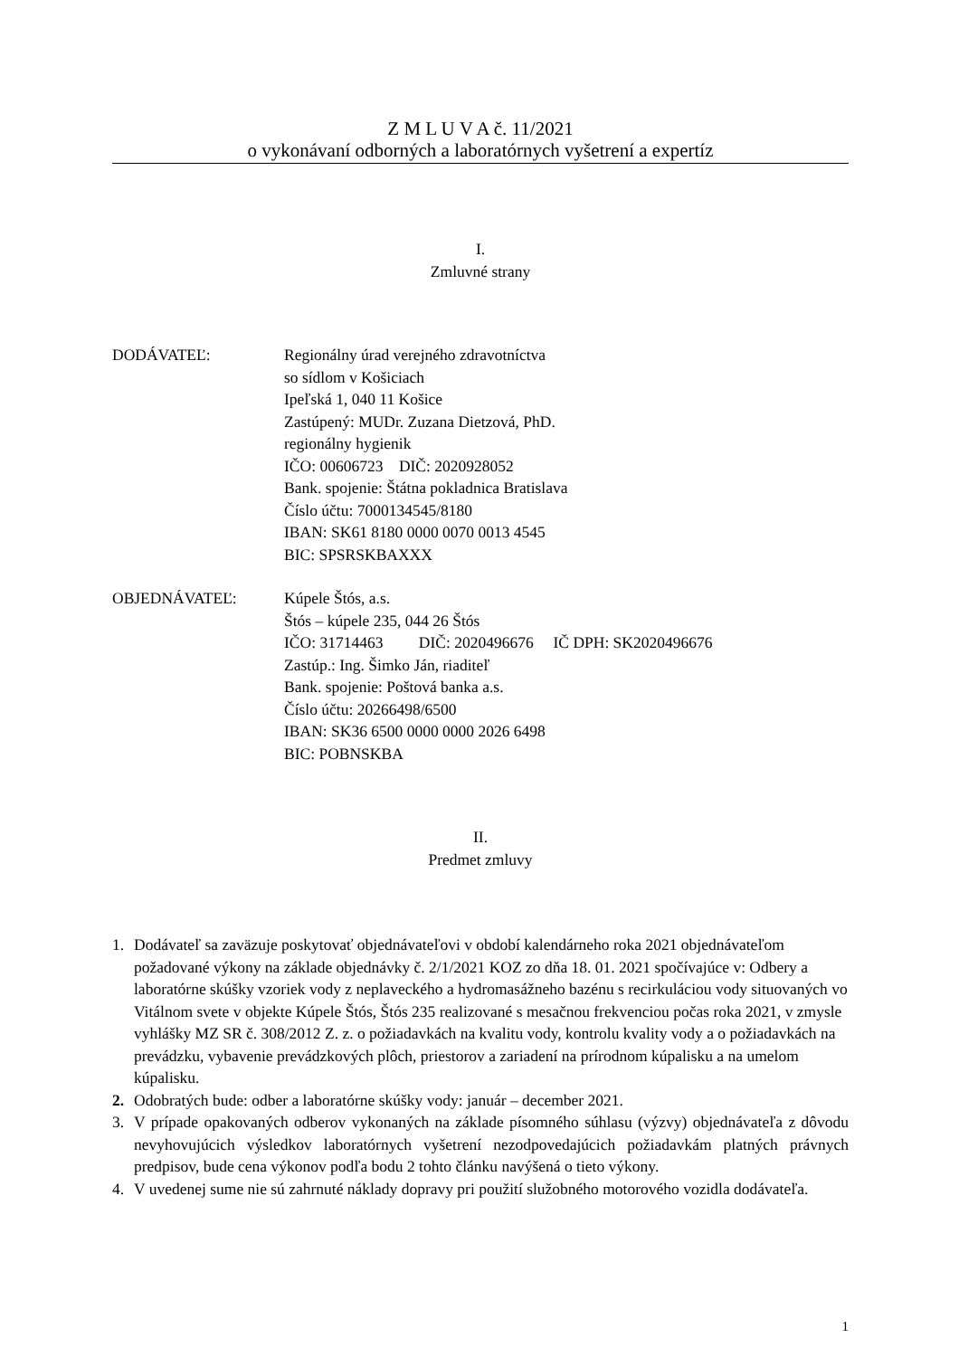Z M L U V A č. 11/2021
o vykonávaní odborných a laboratórnych vyšetrení a expertíz
I.
Zmluvné strany
DODÁVATEĽ: Regionálny úrad verejného zdravotníctva
so sídlom v Košiciach
Ipeľská 1, 040 11 Košice
Zastúpený: MUDr. Zuzana Dietzová, PhD.
regionálny hygienik
IČO: 00606723 DIČ: 2020928052
Bank. spojenie: Štátna pokladnica Bratislava
Číslo účtu: 7000134545/8180
IBAN: SK61 8180 0000 0070 0013 4545
BIC: SPSRSKBAXXX
OBJEDNÁVATEĽ: Kúpele Štós, a.s.
Štós – kúpele 235, 044 26 Štós
IČO: 31714463 DIČ: 2020496676 IČ DPH: SK2020496676
Zastúp.: Ing. Šimko Ján, riaditeľ
Bank. spojenie: Poštová banka a.s.
Číslo účtu: 20266498/6500
IBAN: SK36 6500 0000 0000 2026 6498
BIC: POBNSKBA
II.
Predmet zmluvy
1. Dodávateľ sa zaväzuje poskytovať objednávateľovi v období kalendárneho roka 2021 objednávateľom požadované výkony na základe objednávky č. 2/1/2021 KOZ zo dňa 18. 01. 2021 spočívajúce v: Odbery a laboratórne skúšky vzoriek vody z neplaveckého a hydromasážneho bazénu s recirkuláciou vody situovaných vo Vitálnom svete v objekte Kúpele Štós, Štós 235 realizované s mesačnou frekvenciou počas roka 2021, v zmysle vyhlášky MZ SR č. 308/2012 Z. z. o požiadavkách na kvalitu vody, kontrolu kvality vody a o požiadavkách na prevádzku, vybavenie prevádzkových plôch, priestorov a zariadení na prírodnom kúpalisku a na umelom kúpalisku.
2. Odobratých bude: odber a laboratórne skúšky vody: január – december 2021.
3. V prípade opakovaných odberov vykonaných na základe písomného súhlasu (výzvy) objednávateľa z dôvodu nevyhovujúcich výsledkov laboratórnych vyšetrení nezodpovedajúcich požiadavkám platných právnych predpisov, bude cena výkonov podľa bodu 2 tohto článku navýšená o tieto výkony.
4. V uvedenej sume nie sú zahrnuté náklady dopravy pri použití služobného motorového vozidla dodávateľa.
1